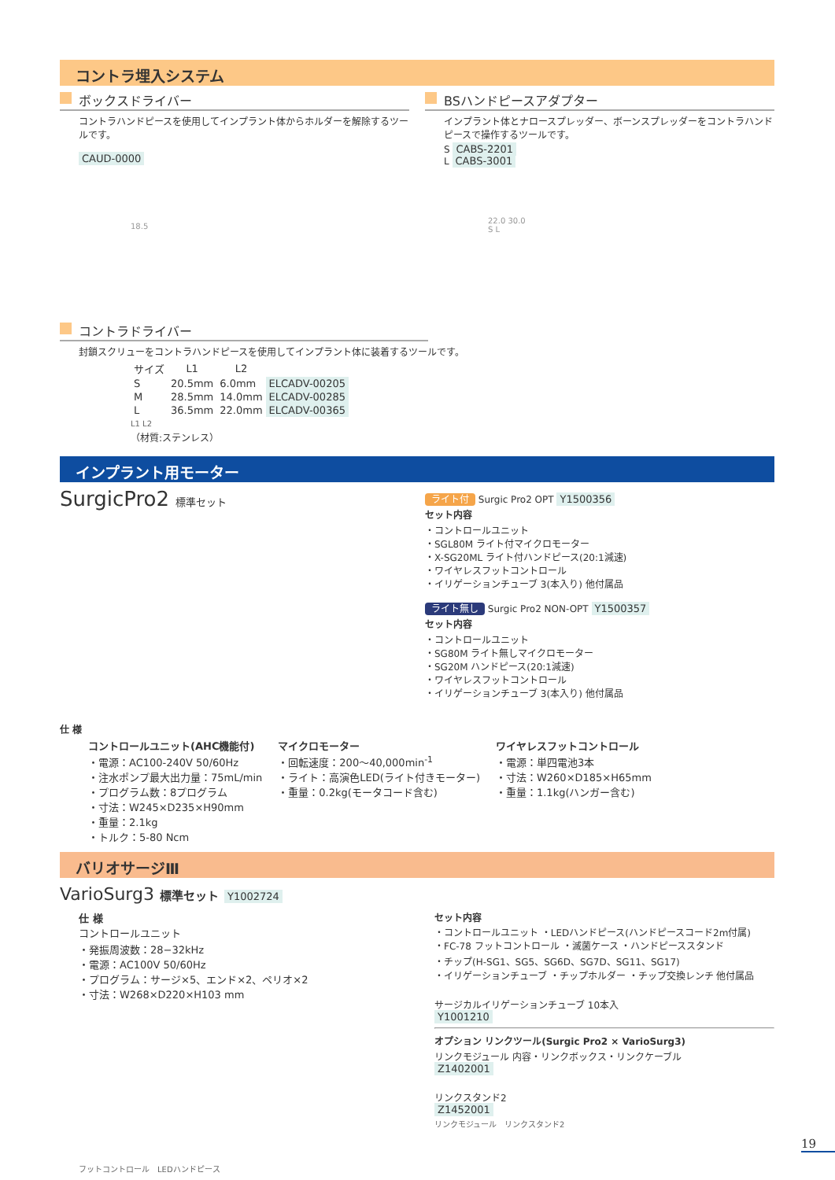コントラ埋入システム
ボックスドライバー
コントラハンドピースを使用してインプラント体からホルダーを解除するツールです。
CAUD-0000
18.5
BSハンドピースアダプター
インプラント体とナロースプレッダー、ボーンスプレッダーをコントラハンドピースで操作するツールです。
S CABS-2201
L CABS-3001
22.0 30.0
S L
コントラドライバー
封鎖スクリューをコントラハンドピースを使用してインプラント体に装着するツールです。
| サイズ | L1 | L2 | |
| --- | --- | --- | --- |
| S | 20.5mm | 6.0mm | ELCADV-00205 |
| M | 28.5mm | 14.0mm | ELCADV-00285 |
| L | 36.5mm | 22.0mm | ELCADV-00365 |
L1 L2
（材質:ステンレス）
インプラント用モーター
SurgicPro2 標準セット
仕 様
ライト付 Surgic Pro2 OPT Y1500356
セット内容
・コントロールユニット
・SGL80M ライト付マイクロモーター
・X-SG20ML ライト付ハンドピース(20:1減速)
・ワイヤレスフットコントロール
・イリゲーションチューブ 3(本入り) 他付属品
ライト無し Surgic Pro2 NON-OPT Y1500357
セット内容
・コントロールユニット
・SG80M ライト無しマイクロモーター
・SG20M ハンドピース(20:1減速)
・ワイヤレスフットコントロール
・イリゲーションチューブ 3(本入り) 他付属品
コントロールユニット(AHC機能付)
・電源：AC100-240V 50/60Hz
・注水ポンプ最大出力量：75mL/min
・プログラム数：8プログラム
・寸法：W245×D235×H90mm
・重量：2.1kg
・トルク：5-80 Ncm
マイクロモーター
・回転速度：200〜40,000min<sup>-1</sup>
・ライト：高演色LED(ライト付きモーター)
・重量：0.2kg(モータコード含む)
ワイヤレスフットコントロール
・電源：単四電池3本
・寸法：W260×D185×H65mm
・重量：1.1kg(ハンガー含む)
バリオサージⅢ
VarioSurg3 標準セット Y1002724
仕 様
コントロールユニット
・発振周波数：28−32kHz
・電源：AC100V 50/60Hz
・プログラム：サージ×5、エンド×2、ペリオ×2
・寸法：W268×D220×H103 mm
フットコントロール　LEDハンドピース
セット内容
・コントロールユニット ・LEDハンドピース(ハンドピースコード2m付属)
・FC-78 フットコントロール ・滅菌ケース ・ハンドピーススタンド
・チップ(H-SG1、SG5、SG6D、SG7D、SG11、SG17)
・イリゲーションチューブ ・チップホルダー ・チップ交換レンチ 他付属品
サージカルイリゲーションチューブ 10本入
Y1001210
オプション リンクツール(Surgic Pro2 × VarioSurg3)
リンクモジュール 内容・リンクボックス・リンクケーブル
Z1402001
リンクスタンド2
Z1452001
リンクモジュール　リンクスタンド2
19